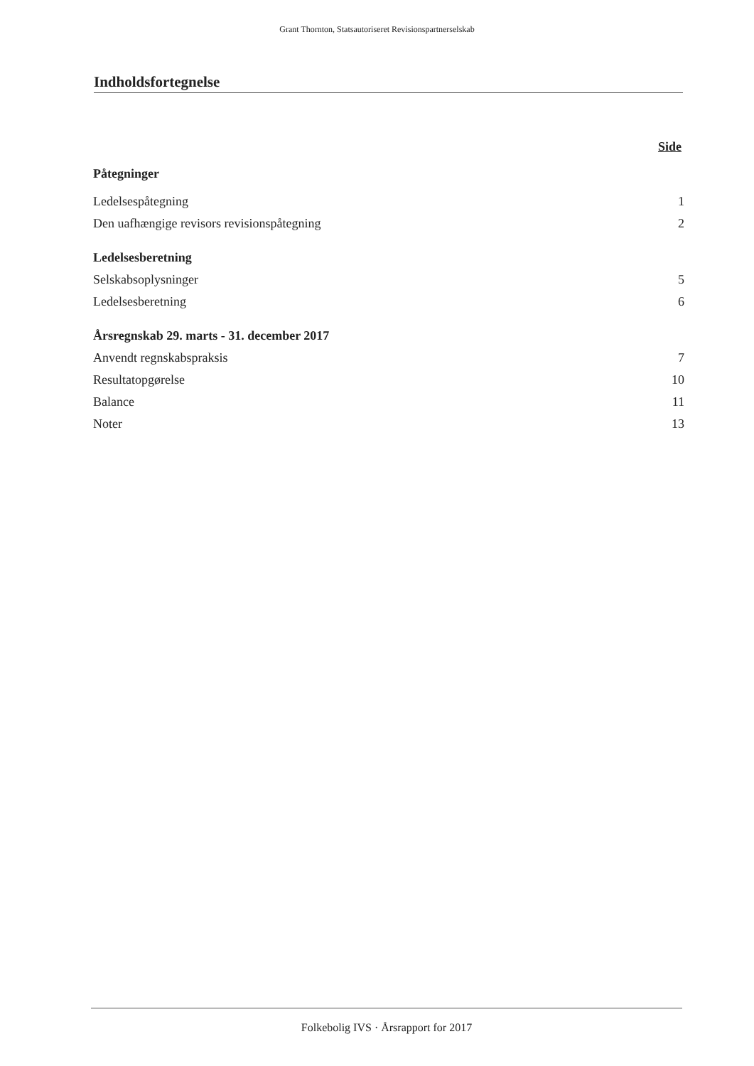Grant Thornton, Statsautoriseret Revisionspartnerselskab
Indholdsfortegnelse
| | Side |
| Påtegninger | |
| Ledelsespåtegning | 1 |
| Den uafhængige revisors revisionspåtegning | 2 |
| Ledelsesberetning | |
| Selskabsoplysninger | 5 |
| Ledelsesberetning | 6 |
| Årsregnskab 29. marts - 31. december 2017 | |
| Anvendt regnskabspraksis | 7 |
| Resultatopgørelse | 10 |
| Balance | 11 |
| Noter | 13 |
Folkebolig IVS · Årsrapport for 2017